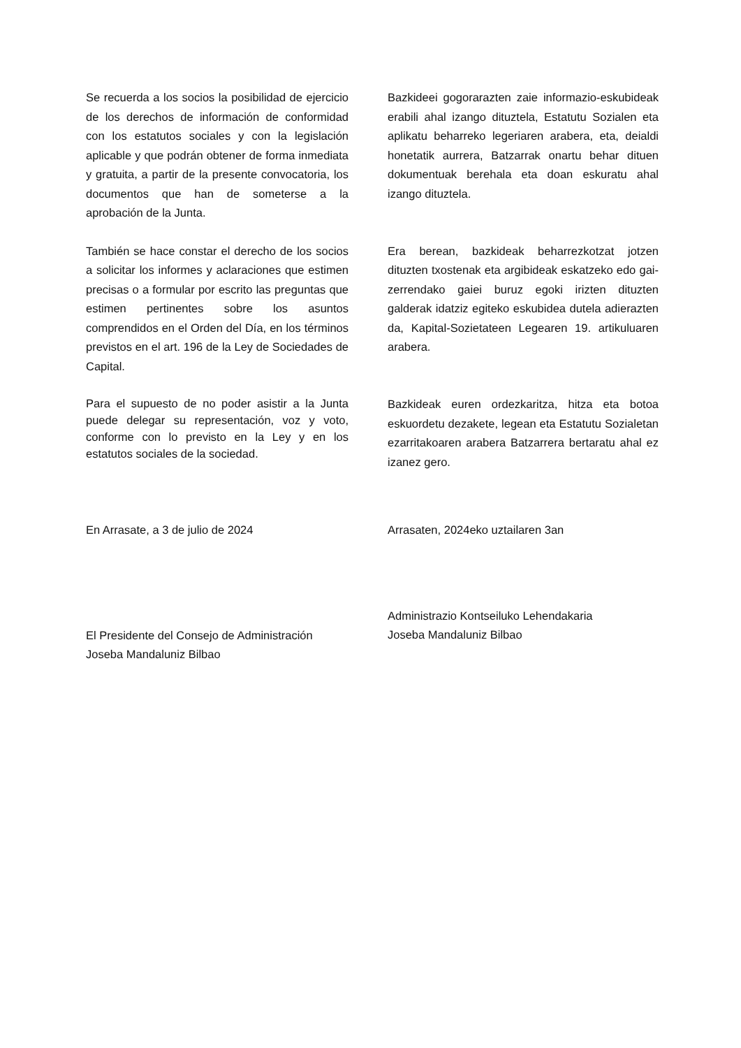Se recuerda a los socios la posibilidad de ejercicio de los derechos de información de conformidad con los estatutos sociales y con la legislación aplicable y que podrán obtener de forma inmediata y gratuita, a partir de la presente convocatoria, los documentos que han de someterse a la aprobación de la Junta.
Bazkideei gogorarazten zaie informazio-eskubideak erabili ahal izango dituztela, Estatutu Sozialen eta aplikatu beharreko legeriaren arabera, eta, deialdi honetatik aurrera, Batzarrak onartu behar dituen dokumentuak berehala eta doan eskuratu ahal izango dituztela.
También se hace constar el derecho de los socios a solicitar los informes y aclaraciones que estimen precisas o a formular por escrito las preguntas que estimen pertinentes sobre los asuntos comprendidos en el Orden del Día, en los términos previstos en el art. 196 de la Ley de Sociedades de Capital.
Era berean, bazkideak beharrezkotzat jotzen dituzten txostenak eta argibideak eskatzeko edo gai-zerrendako gaiei buruz egoki irizten dituzten galderak idatziz egiteko eskubidea dutela adierazten da, Kapital-Sozietateen Legearen 19. artikuluaren arabera.
Para el supuesto de no poder asistir a la Junta puede delegar su representación, voz y voto, conforme con lo previsto en la Ley y en los estatutos sociales de la sociedad.
Bazkideak euren ordezkaritza, hitza eta botoa eskuordetu dezakete, legean eta Estatutu Sozialetan ezarritakoaren arabera Batzarrera bertaratu ahal ez izanez gero.
En Arrasate, a 3 de julio de 2024 Arrasaten, 2024eko uztailaren 3an
El Presidente del Consejo de Administración
Joseba Mandaluniz Bilbao
Administrazio Kontseiluko Lehendakaria
Joseba Mandaluniz Bilbao